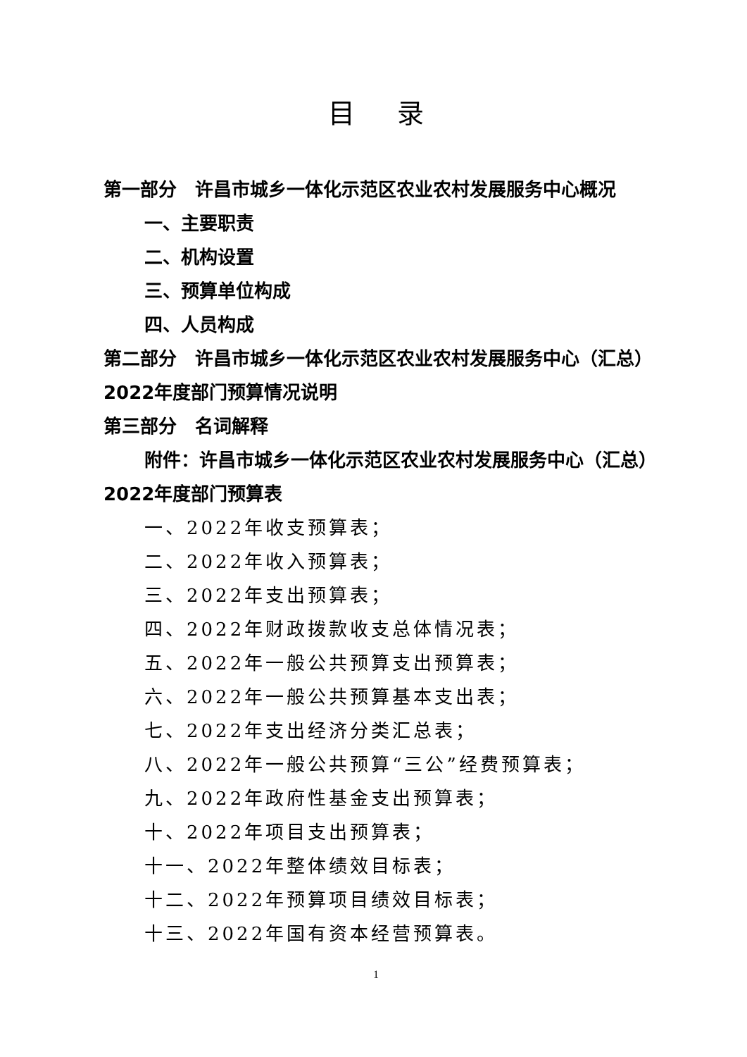目录
第一部分　许昌市城乡一体化示范区农业农村发展服务中心概况
一、主要职责
二、机构设置
三、预算单位构成
四、人员构成
第二部分　许昌市城乡一体化示范区农业农村发展服务中心（汇总）2022年度部门预算情况说明
第三部分　名词解释
附件：许昌市城乡一体化示范区农业农村发展服务中心（汇总）2022年度部门预算表
一、2022年收支预算表；
二、2022年收入预算表；
三、2022年支出预算表；
四、2022年财政拨款收支总体情况表；
五、2022年一般公共预算支出预算表；
六、2022年一般公共预算基本支出表；
七、2022年支出经济分类汇总表；
八、2022年一般公共预算“三公”经费预算表；
九、2022年政府性基金支出预算表；
十、2022年项目支出预算表；
十一、2022年整体绩效目标表；
十二、2022年预算项目绩效目标表；
十三、2022年国有资本经营预算表。
1